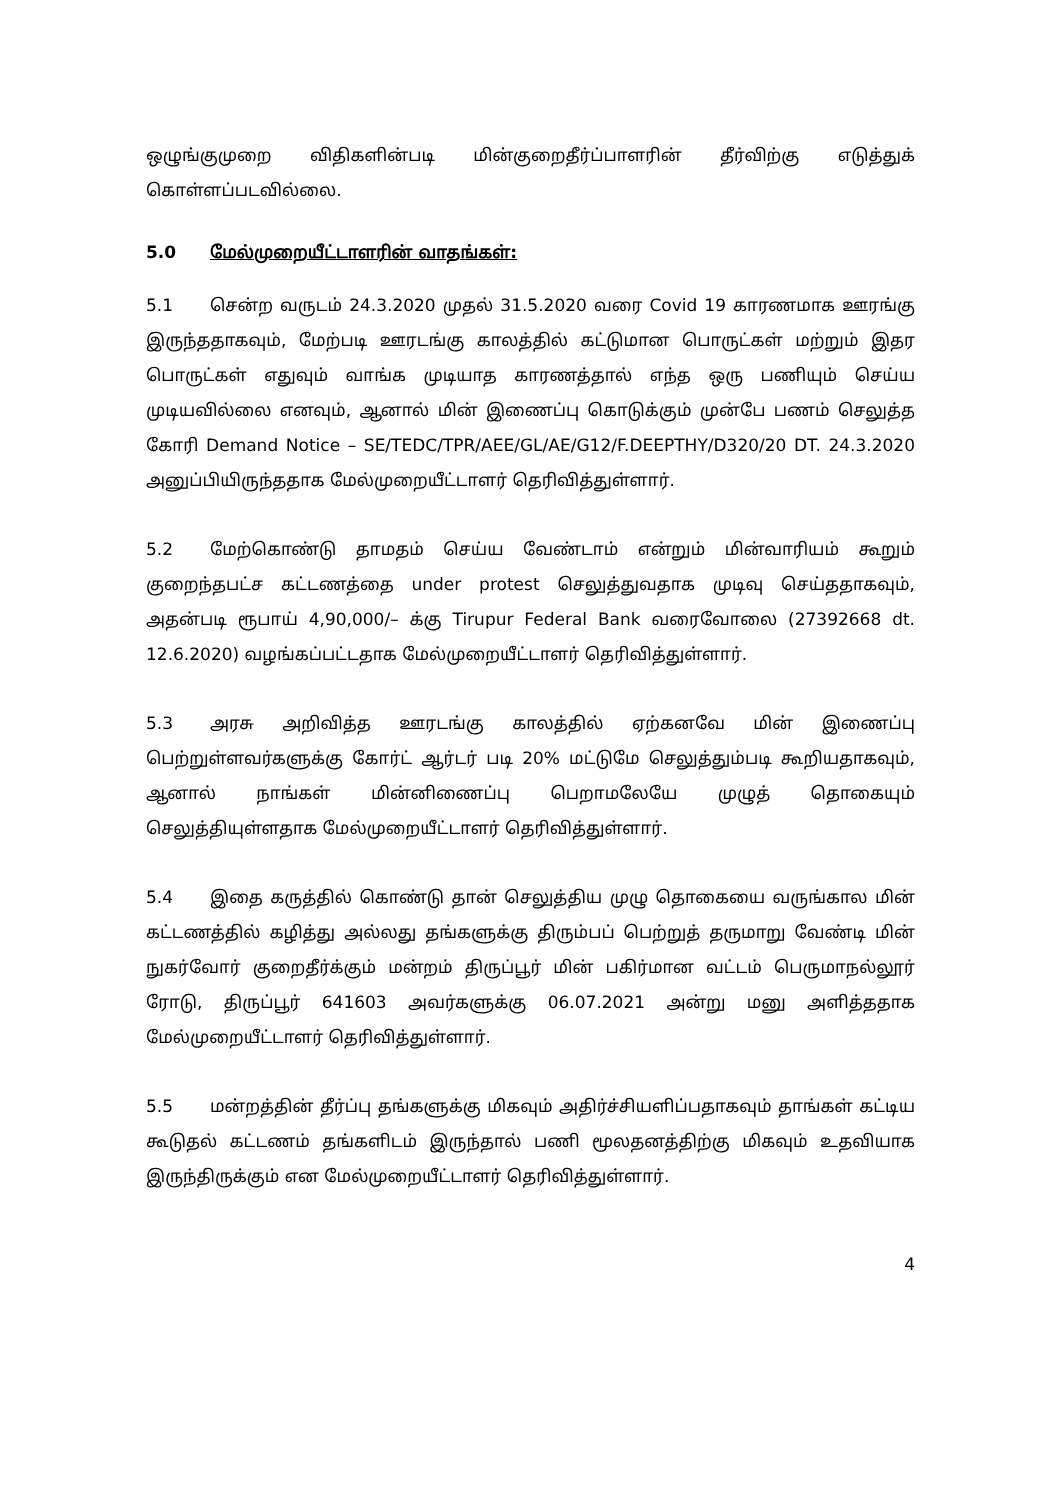ஒழுங்குமுறை விதிகளின்படி மின்குறைதீர்ப்பாளரின் தீர்விற்கு எடுத்துக் கொள்ளப்படவில்லை.
5.0 மேல்முறையீட்டாளரின் வாதங்கள்:
5.1 சென்ற வருடம் 24.3.2020 முதல் 31.5.2020 வரை Covid 19 காரணமாக ஊரங்கு இருந்ததாகவும், மேற்படி ஊரடங்கு காலத்தில் கட்டுமான பொருட்கள் மற்றும் இதர பொருட்கள் எதுவும் வாங்க முடியாத காரணத்தால் எந்த ஒரு பணியும் செய்ய முடியவில்லை எனவும், ஆனால் மின் இணைப்பு கொடுக்கும் முன்பே பணம் செலுத்த கோரி Demand Notice – SE/TEDC/TPR/AEE/GL/AE/G12/F.DEEPTHY/D320/20 DT. 24.3.2020 அனுப்பியிருந்ததாக மேல்முறையீட்டாளர் தெரிவித்துள்ளார்.
5.2 மேற்கொண்டு தாமதம் செய்ய வேண்டாம் என்றும் மின்வாரியம் கூறும் குறைந்தபட்ச கட்டணத்தை under protest செலுத்துவதாக முடிவு செய்ததாகவும், அதன்படி ரூபாய் 4,90,000/– க்கு Tirupur Federal Bank வரைவோலை (27392668 dt. 12.6.2020) வழங்கப்பட்டதாக மேல்முறையீட்டாளர் தெரிவித்துள்ளார்.
5.3 அரசு அறிவித்த ஊரடங்கு காலத்தில் ஏற்கனவே மின் இணைப்பு பெற்றுள்ளவர்களுக்கு கோர்ட் ஆர்டர் படி 20% மட்டுமே செலுத்தும்படி கூறியதாகவும், ஆனால் நாங்கள் மின்னிணைப்பு பெறாமலேயே முழுத் தொகையும் செலுத்தியுள்ளதாக மேல்முறையீட்டாளர் தெரிவித்துள்ளார்.
5.4 இதை கருத்தில் கொண்டு தான் செலுத்திய முழு தொகையை வருங்கால மின் கட்டணத்தில் கழித்து அல்லது தங்களுக்கு திரும்பப் பெற்றுத் தருமாறு வேண்டி மின் நுகர்வோர் குறைதீர்க்கும் மன்றம் திருப்பூர் மின் பகிர்மான வட்டம் பெருமாநல்லூர் ரோடு, திருப்பூர் 641603 அவர்களுக்கு 06.07.2021 அன்று மனு அளித்ததாக மேல்முறையீட்டாளர் தெரிவித்துள்ளார்.
5.5 மன்றத்தின் தீர்ப்பு தங்களுக்கு மிகவும் அதிர்ச்சியளிப்பதாகவும் தாங்கள் கட்டிய கூடுதல் கட்டணம் தங்களிடம் இருந்தால் பணி மூலதனத்திற்கு மிகவும் உதவியாக இருந்திருக்கும் என மேல்முறையீட்டாளர் தெரிவித்துள்ளார்.
4